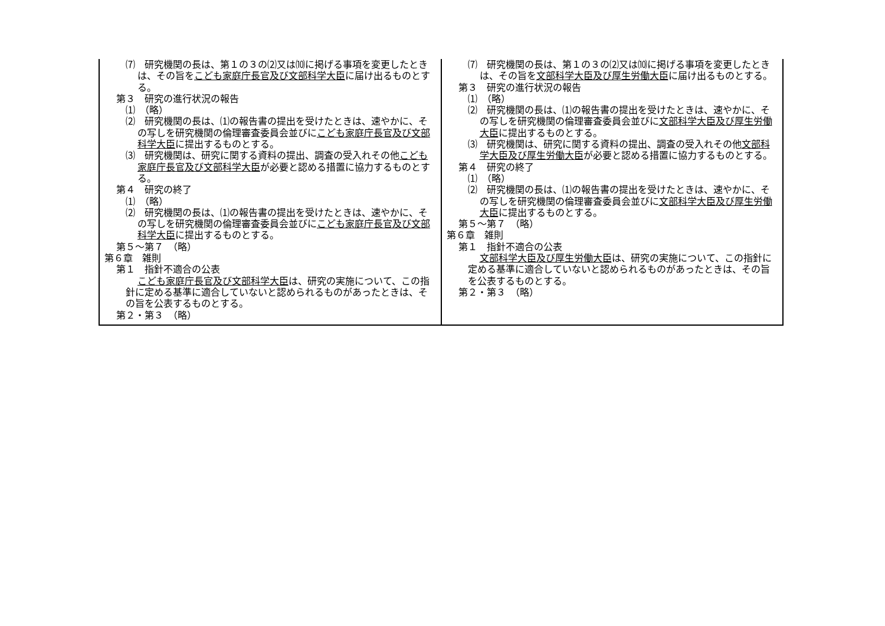| ⑺ 研究機関の長は、第１の３の⑵又は⑽に掲げる事項を変更したときは、その旨を こども家庭庁長官及び文部科学大臣 に届け出るものとする。 第３ 研究の進行状況の報告 ⑴ （略） ⑵ 研究機関の長は、⑴の報告書の提出を受けたときは、速やかに、その写しを研究機関の倫理審査委員会並びに こども家庭庁長官及び文部科学大臣 に提出するものとする。 ⑶ 研究機関は、研究に関する資料の提出、調査の受入れその他 こども家庭庁長官及び文部科学大臣 が必要と認める措置に協力するものとする。 第４ 研究の終了 ⑴ （略） ⑵ 研究機関の長は、⑴の報告書の提出を受けたときは、速やかに、その写しを研究機関の倫理審査委員会並びに こども家庭庁長官及び文部科学大臣 に提出するものとする。 第５～第７ （略） 第６章 雑則 第１ 指針不適合の公表 こども家庭庁長官及び文部科学大臣 は、研究の実施について、この指針に定める基準に適合していないと認められるものがあったときは、その旨を公表するものとする。 第２・第３ （略） | ⑺ 研究機関の長は、第１の３の⑵又は⑽に掲げる事項を変更したときは、その旨を 文部科学大臣及び厚生労働大臣 に届け出るものとする。 第３ 研究の進行状況の報告 ⑴ （略） ⑵ 研究機関の長は、⑴の報告書の提出を受けたときは、速やかに、その写しを研究機関の倫理審査委員会並びに 文部科学大臣及び厚生労働大臣 に提出するものとする。 ⑶ 研究機関は、研究に関する資料の提出、調査の受入れその他 文部科学大臣及び厚生労働大臣 が必要と認める措置に協力するものとする。 第４ 研究の終了 ⑴ （略） ⑵ 研究機関の長は、⑴の報告書の提出を受けたときは、速やかに、その写しを研究機関の倫理審査委員会並びに 文部科学大臣及び厚生労働大臣 に提出するものとする。 第５～第７ （略） 第６章 雑則 第１ 指針不適合の公表 文部科学大臣及び厚生労働大臣 は、研究の実施について、この指針に定める基準に適合していないと認められるものがあったときは、その旨を公表するものとする。 第２・第３ （略） |